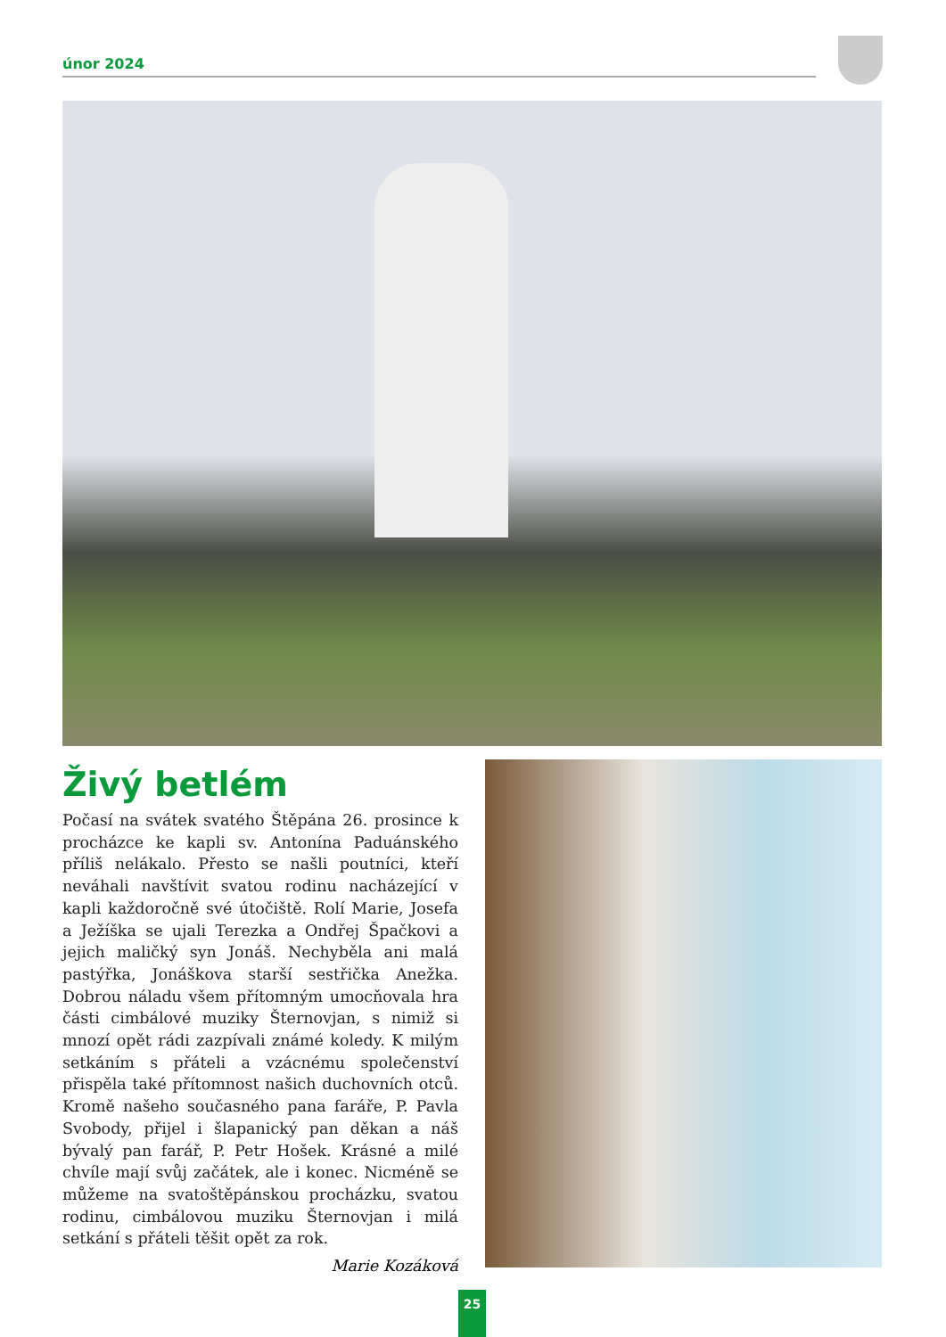únor 2024
Živý betlém
Počasí na svátek svatého Štěpána 26. prosince k procházce ke kapli sv. Antonína Paduánského příliš nelákalo. Přesto se našli poutníci, kteří neváhali navštívit svatou rodinu nacházející v kapli každoročně své útočiště. Rolí Marie, Josefa a Ježíška se ujali Terezka a Ondřej Špačkovi a jejich maličký syn Jonáš. Nechyběla ani malá pastýřka, Jonáškova starší sestřička Anežka. Dobrou náladu všem přítomným umocňovala hra části cimbálové muziky Šternovjan, s nimiž si mnozí opět rádi zazpívali známé koledy. K milým setkáním s přáteli a vzácnému společenství přispěla také přítomnost našich duchovních otců. Kromě našeho současného pana faráře, P. Pavla Svobody, přijel i šlapanický pan děkan a náš bývalý pan farář, P. Petr Hošek. Krásné a milé chvíle mají svůj začátek, ale i konec. Nicméně se můžeme na svatoštěpánskou procházku, svatou rodinu, cimbálovou muziku Šternovjan i milá setkání s přáteli těšit opět za rok.
Marie Kozáková
25